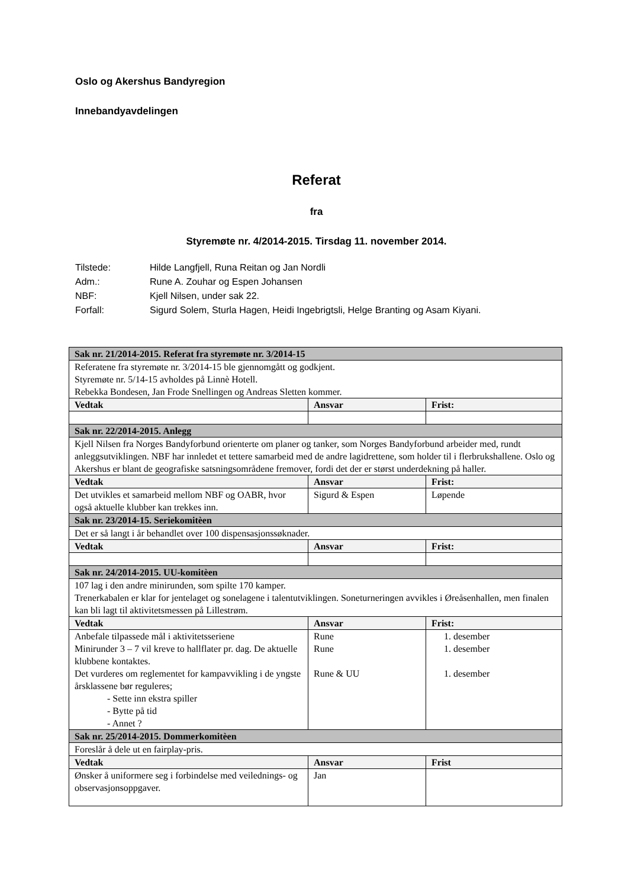Oslo og Akershus Bandyregion
Innebandyavdelingen
Referat
fra
Styremøte nr. 4/2014-2015. Tirsdag 11. november 2014.
Tilstede: Hilde Langfjell, Runa Reitan og Jan Nordli
Adm.: Rune A. Zouhar og Espen Johansen
NBF: Kjell Nilsen, under sak 22.
Forfall: Sigurd Solem, Sturla Hagen, Heidi Ingebrigtsli, Helge Branting og Asam Kiyani.
| Sak nr. 21/2014-2015. Referat fra styremøte nr. 3/2014-15 | | |
| Referatene fra styremøte nr. 3/2014-15 ble gjennomgått og godkjent. Styremøte nr. 5/14-15 avholdes på Linnè Hotell. Rebekka Bondesen, Jan Frode Snellingen og Andreas Sletten kommer. | | |
| Vedtak | Ansvar | Frist: |
| Sak nr. 22/2014-2015. Anlegg | | |
| Kjell Nilsen fra Norges Bandyforbund orienterte om planer og tanker, som Norges Bandyforbund arbeider med, rundt anleggsutviklingen. NBF har innledet et tettere samarbeid med de andre lagidrettene, som holder til i flerbrukshallene. Oslo og Akershus er blant de geografiske satsningsområdene fremover, fordi det der er størst underdekning på haller. | | |
| Vedtak | Ansvar | Frist: |
| Det utvikles et samarbeid mellom NBF og OABR, hvor også aktuelle klubber kan trekkes inn. | Sigurd & Espen | Løpende |
| Sak nr. 23/2014-15. Seriekomitèen | | |
| Det er så langt i år behandlet over 100 dispensasjonssøknader. | | |
| Vedtak | Ansvar | Frist: |
| Sak nr. 24/2014-2015. UU-komitèen | | |
| 107 lag i den andre minirunden, som spilte 170 kamper. Trenerkabalen er klar for jentelaget og sonelagene i talentutviklingen. Soneturneringen avvikles i Øreåsenhallen, men finalen kan bli lagt til aktivitetsmessen på Lillestrøm. | | |
| Vedtak | Ansvar | Frist: |
| Anbefale tilpassede mål i aktivitetsseriene Minirunder 3 – 7 vil kreve to hallflater pr. dag. De aktuelle klubbene kontaktes. Det vurderes om reglementet for kampavvikling i de yngste årsklassene bør reguleres; - Sette inn ekstra spiller - Bytte på tid - Annet ? | Rune Rune Rune & UU | 1. desember 1. desember 1. desember |
| Sak nr. 25/2014-2015. Dommerkomitèen | | |
| Foreslår å dele ut en fairplay-pris. | | |
| Vedtak | Ansvar | Frist |
| Ønsker å uniformere seg i forbindelse med veilednings- og observasjonsoppgaver. | Jan | |